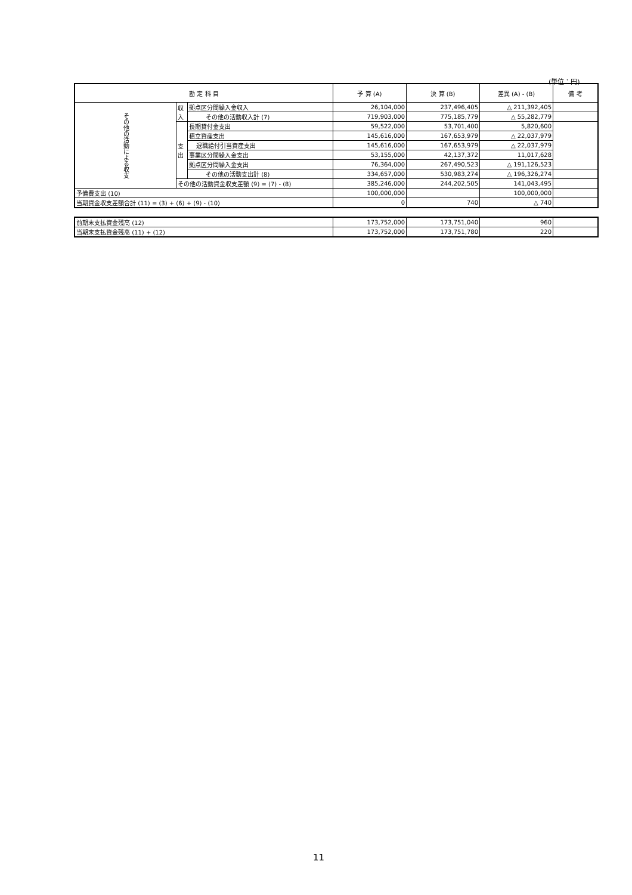(単位：円)
| 勘 定 科 目 | | | 予 算 (A) | 決 算 (B) | 差異 (A) - (B) | 備 考 |
| --- | --- | --- | --- | --- | --- | --- |
| その他の活動による収支 | 収入 | 拠点区分間繰入金収入 | 26,104,000 | 237,496,405 | △ 211,392,405 | |
| | | その他の活動収入計 (7) | 719,903,000 | 775,185,779 | △ 55,282,779 | |
| | 支出 | 長期貸付金支出 | 59,522,000 | 53,701,400 | 5,820,600 | |
| | | 積立資産支出 | 145,616,000 | 167,653,979 | △ 22,037,979 | |
| | | 退職給付引当資産支出 | 145,616,000 | 167,653,979 | △ 22,037,979 | |
| | | 事業区分間繰入金支出 | 53,155,000 | 42,137,372 | 11,017,628 | |
| | | 拠点区分間繰入金支出 | 76,364,000 | 267,490,523 | △ 191,126,523 | |
| | | その他の活動支出計 (8) | 334,657,000 | 530,983,274 | △ 196,326,274 | |
| | その他の活動資金収支差額 (9) = (7) - (8) | | 385,246,000 | 244,202,505 | 141,043,495 | |
| 予備費支出 (10) | | | 100,000,000 | | 100,000,000 | |
| 当期資金収支差額合計 (11) = (3) + (6) + (9) - (10) | | | 0 | 740 | △ 740 | |
| 前期末支払資金残高 (12) | 173,752,000 | 173,751,040 | 960 | |
| 当期末支払資金残高 (11) + (12) | 173,752,000 | 173,751,780 | 220 | |
11